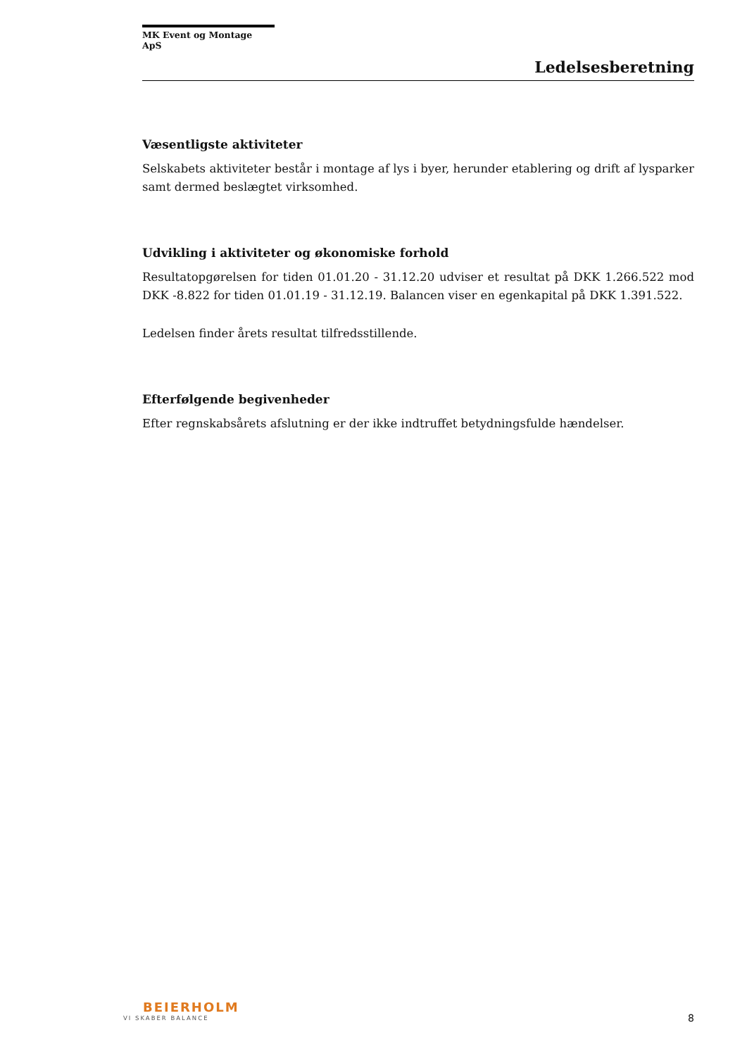MK Event og Montage ApS
Ledelsesberetning
Væsentligste aktiviteter
Selskabets aktiviteter består i montage af lys i byer, herunder etablering og drift af lysparker samt dermed beslægtet virksomhed.
Udvikling i aktiviteter og økonomiske forhold
Resultatopgørelsen for tiden 01.01.20 - 31.12.20 udviser et resultat på DKK 1.266.522 mod DKK -8.822 for tiden 01.01.19 - 31.12.19. Balancen viser en egenkapital på DKK 1.391.522.
Ledelsen finder årets resultat tilfredsstillende.
Efterfølgende begivenheder
Efter regnskabsårets afslutning er der ikke indtruffet betydningsfulde hændelser.
BEIERHOLM
VI SKABER BALANCE
8